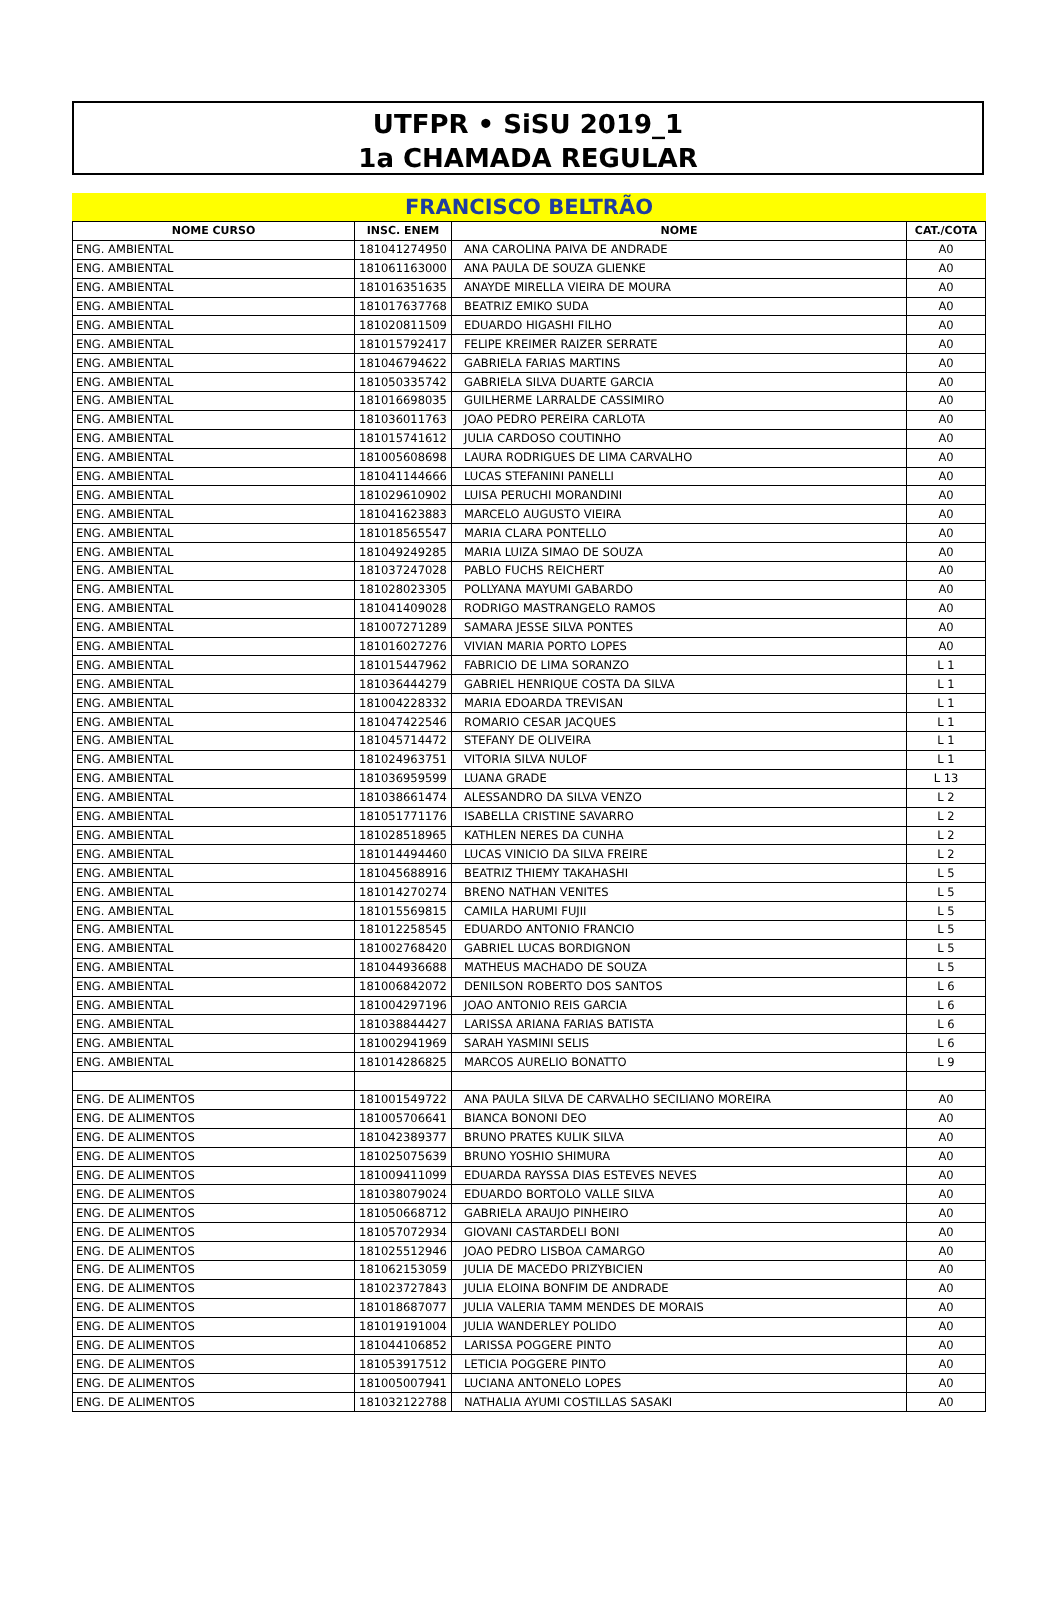UTFPR • SiSU 2019_1
1a CHAMADA REGULAR
FRANCISCO BELTRÃO
| NOME CURSO | INSC. ENEM | NOME | CAT./COTA |
| --- | --- | --- | --- |
| ENG. AMBIENTAL | 181041274950 | ANA CAROLINA PAIVA DE ANDRADE | A0 |
| ENG. AMBIENTAL | 181061163000 | ANA PAULA DE SOUZA GLIENKE | A0 |
| ENG. AMBIENTAL | 181016351635 | ANAYDE MIRELLA VIEIRA DE MOURA | A0 |
| ENG. AMBIENTAL | 181017637768 | BEATRIZ EMIKO SUDA | A0 |
| ENG. AMBIENTAL | 181020811509 | EDUARDO HIGASHI FILHO | A0 |
| ENG. AMBIENTAL | 181015792417 | FELIPE KREIMER RAIZER SERRATE | A0 |
| ENG. AMBIENTAL | 181046794622 | GABRIELA FARIAS MARTINS | A0 |
| ENG. AMBIENTAL | 181050335742 | GABRIELA SILVA DUARTE GARCIA | A0 |
| ENG. AMBIENTAL | 181016698035 | GUILHERME LARRALDE CASSIMIRO | A0 |
| ENG. AMBIENTAL | 181036011763 | JOAO PEDRO PEREIRA CARLOTA | A0 |
| ENG. AMBIENTAL | 181015741612 | JULIA CARDOSO COUTINHO | A0 |
| ENG. AMBIENTAL | 181005608698 | LAURA RODRIGUES DE LIMA CARVALHO | A0 |
| ENG. AMBIENTAL | 181041144666 | LUCAS STEFANINI PANELLI | A0 |
| ENG. AMBIENTAL | 181029610902 | LUISA PERUCHI MORANDINI | A0 |
| ENG. AMBIENTAL | 181041623883 | MARCELO AUGUSTO VIEIRA | A0 |
| ENG. AMBIENTAL | 181018565547 | MARIA CLARA PONTELLO | A0 |
| ENG. AMBIENTAL | 181049249285 | MARIA LUIZA SIMAO DE SOUZA | A0 |
| ENG. AMBIENTAL | 181037247028 | PABLO FUCHS REICHERT | A0 |
| ENG. AMBIENTAL | 181028023305 | POLLYANA MAYUMI GABARDO | A0 |
| ENG. AMBIENTAL | 181041409028 | RODRIGO MASTRANGELO RAMOS | A0 |
| ENG. AMBIENTAL | 181007271289 | SAMARA JESSE SILVA PONTES | A0 |
| ENG. AMBIENTAL | 181016027276 | VIVIAN MARIA PORTO LOPES | A0 |
| ENG. AMBIENTAL | 181015447962 | FABRICIO DE LIMA SORANZO | L 1 |
| ENG. AMBIENTAL | 181036444279 | GABRIEL HENRIQUE COSTA DA SILVA | L 1 |
| ENG. AMBIENTAL | 181004228332 | MARIA EDOARDA TREVISAN | L 1 |
| ENG. AMBIENTAL | 181047422546 | ROMARIO CESAR JACQUES | L 1 |
| ENG. AMBIENTAL | 181045714472 | STEFANY DE OLIVEIRA | L 1 |
| ENG. AMBIENTAL | 181024963751 | VITORIA SILVA NULOF | L 1 |
| ENG. AMBIENTAL | 181036959599 | LUANA GRADE | L 13 |
| ENG. AMBIENTAL | 181038661474 | ALESSANDRO DA SILVA VENZO | L 2 |
| ENG. AMBIENTAL | 181051771176 | ISABELLA CRISTINE SAVARRO | L 2 |
| ENG. AMBIENTAL | 181028518965 | KATHLEN NERES DA CUNHA | L 2 |
| ENG. AMBIENTAL | 181014494460 | LUCAS VINICIO DA SILVA FREIRE | L 2 |
| ENG. AMBIENTAL | 181045688916 | BEATRIZ THIEMY TAKAHASHI | L 5 |
| ENG. AMBIENTAL | 181014270274 | BRENO NATHAN VENITES | L 5 |
| ENG. AMBIENTAL | 181015569815 | CAMILA HARUMI FUJII | L 5 |
| ENG. AMBIENTAL | 181012258545 | EDUARDO ANTONIO FRANCIO | L 5 |
| ENG. AMBIENTAL | 181002768420 | GABRIEL LUCAS BORDIGNON | L 5 |
| ENG. AMBIENTAL | 181044936688 | MATHEUS MACHADO DE SOUZA | L 5 |
| ENG. AMBIENTAL | 181006842072 | DENILSON ROBERTO DOS SANTOS | L 6 |
| ENG. AMBIENTAL | 181004297196 | JOAO ANTONIO REIS GARCIA | L 6 |
| ENG. AMBIENTAL | 181038844427 | LARISSA ARIANA FARIAS BATISTA | L 6 |
| ENG. AMBIENTAL | 181002941969 | SARAH YASMINI SELIS | L 6 |
| ENG. AMBIENTAL | 181014286825 | MARCOS AURELIO BONATTO | L 9 |
| ENG. DE ALIMENTOS | 181001549722 | ANA PAULA SILVA DE CARVALHO SECILIANO MOREIRA | A0 |
| ENG. DE ALIMENTOS | 181005706641 | BIANCA BONONI DEO | A0 |
| ENG. DE ALIMENTOS | 181042389377 | BRUNO PRATES KULIK SILVA | A0 |
| ENG. DE ALIMENTOS | 181025075639 | BRUNO YOSHIO SHIMURA | A0 |
| ENG. DE ALIMENTOS | 181009411099 | EDUARDA RAYSSA DIAS ESTEVES NEVES | A0 |
| ENG. DE ALIMENTOS | 181038079024 | EDUARDO BORTOLO VALLE SILVA | A0 |
| ENG. DE ALIMENTOS | 181050668712 | GABRIELA ARAUJO PINHEIRO | A0 |
| ENG. DE ALIMENTOS | 181057072934 | GIOVANI CASTARDELI BONI | A0 |
| ENG. DE ALIMENTOS | 181025512946 | JOAO PEDRO LISBOA CAMARGO | A0 |
| ENG. DE ALIMENTOS | 181062153059 | JULIA DE MACEDO PRIZYBICIEN | A0 |
| ENG. DE ALIMENTOS | 181023727843 | JULIA ELOINA BONFIM DE ANDRADE | A0 |
| ENG. DE ALIMENTOS | 181018687077 | JULIA VALERIA TAMM MENDES DE MORAIS | A0 |
| ENG. DE ALIMENTOS | 181019191004 | JULIA WANDERLEY POLIDO | A0 |
| ENG. DE ALIMENTOS | 181044106852 | LARISSA POGGERE PINTO | A0 |
| ENG. DE ALIMENTOS | 181053917512 | LETICIA POGGERE PINTO | A0 |
| ENG. DE ALIMENTOS | 181005007941 | LUCIANA ANTONELO LOPES | A0 |
| ENG. DE ALIMENTOS | 181032122788 | NATHALIA AYUMI COSTILLAS SASAKI | A0 |